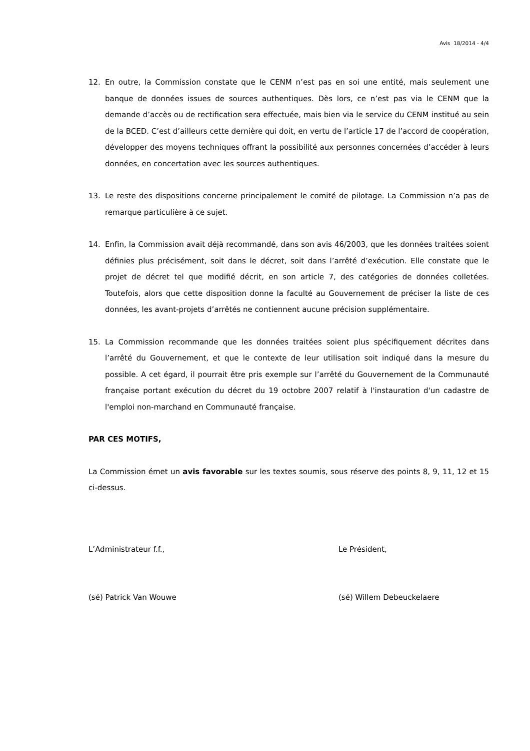Avis 18/2014 - 4/4
12. En outre, la Commission constate que le CENM n’est pas en soi une entité, mais seulement une banque de données issues de sources authentiques. Dès lors, ce n’est pas via le CENM que la demande d’accès ou de rectification sera effectuée, mais bien via le service du CENM institué au sein de la BCED. C’est d’ailleurs cette dernière qui doit, en vertu de l’article 17 de l’accord de coopération, développer des moyens techniques offrant la possibilité aux personnes concernées d’accéder à leurs données, en concertation avec les sources authentiques.
13. Le reste des dispositions concerne principalement le comité de pilotage. La Commission n’a pas de remarque particulière à ce sujet.
14. Enfin, la Commission avait déjà recommandé, dans son avis 46/2003, que les données traitées soient définies plus précisément, soit dans le décret, soit dans l’arrêté d’exécution. Elle constate que le projet de décret tel que modifié décrit, en son article 7, des catégories de données colletées. Toutefois, alors que cette disposition donne la faculté au Gouvernement de préciser la liste de ces données, les avant-projets d’arrêtés ne contiennent aucune précision supplémentaire.
15. La Commission recommande que les données traitées soient plus spécifiquement décrites dans l’arrêté du Gouvernement, et que le contexte de leur utilisation soit indiqué dans la mesure du possible. A cet égard, il pourrait être pris exemple sur l’arrêté du Gouvernement de la Communauté française portant exécution du décret du 19 octobre 2007 relatif à l'instauration d'un cadastre de l'emploi non-marchand en Communauté française.
PAR CES MOTIFS,
La Commission émet un avis favorable sur les textes soumis, sous réserve des points 8, 9, 11, 12 et 15 ci-dessus.
L’Administrateur f.f., Le Président,
(sé) Patrick Van Wouwe (sé) Willem Debeuckelaere